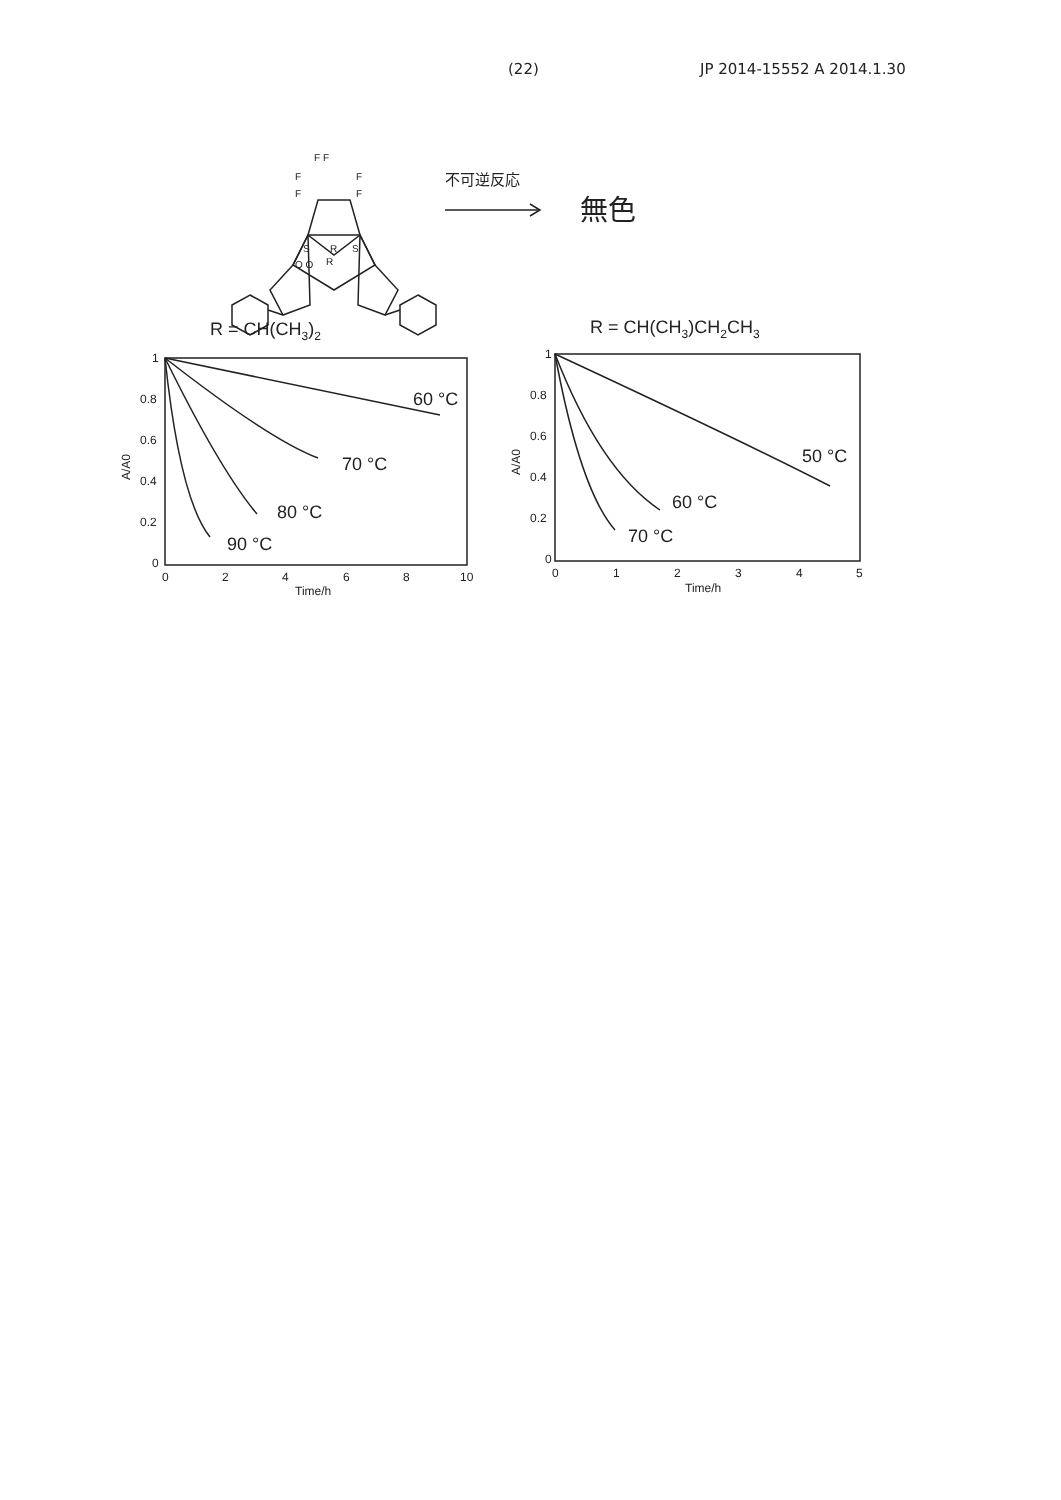(22) JP 2014-15552 A 2014.1.30
F F
F
F
F
F
R
S
O O
R
S
不可逆反応
無色
R = CH(CH3)2
R = CH(CH3)CH2CH3
1
0.8
0.6
0.4
0.2
0
0
2
4
6
8
10
Time/h
A/A0
1
0.8
0.6
0.4
0.2
0
0
1
2
3
4
5
Time/h
A/A0
60 °C
70 °C
80 °C
90 °C
50 °C
60 °C
70 °C